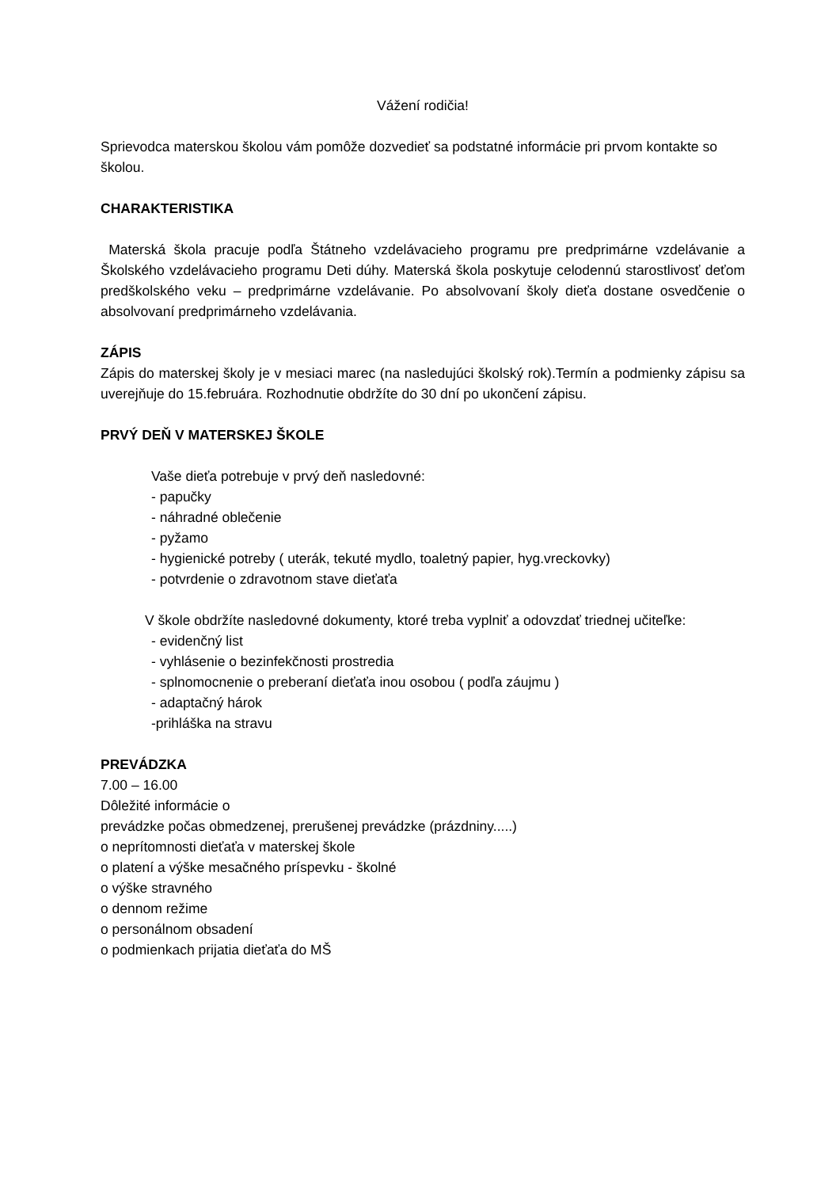Vážení rodičia!
Sprievodca materskou školou vám pomôže dozvedieť sa podstatné informácie pri prvom kontakte so školou.
CHARAKTERISTIKA
Materská škola pracuje podľa Štátneho vzdelávacieho programu pre predprimárne vzdelávanie a Školského vzdelávacieho programu Deti dúhy. Materská škola poskytuje celodennú starostlivosť deťom predškolského veku – predprimárne vzdelávanie. Po absolvovaní školy dieťa dostane osvedčenie o absolvovaní predprimárneho vzdelávania.
ZÁPIS
Zápis do materskej školy je v mesiaci marec (na nasledujúci školský rok).Termín a podmienky zápisu sa uverejňuje do 15.februára. Rozhodnutie obdržíte do 30 dní po ukončení zápisu.
PRVÝ DEŇ V MATERSKEJ ŠKOLE
Vaše dieťa potrebuje v prvý deň nasledovné:
- papučky
- náhradné oblečenie
- pyžamo
- hygienické potreby ( uterák, tekuté mydlo, toaletný papier, hyg.vreckovky)
- potvrdenie o zdravotnom stave dieťaťa
V škole obdržíte nasledovné dokumenty, ktoré treba vyplniť a odovzdať triednej učiteľke:
- evidenčný list
- vyhlásenie o bezinfekčnosti prostredia
- splnomocnenie o preberaní dieťaťa inou osobou ( podľa záujmu )
- adaptačný hárok
-prihláška na stravu
PREVÁDZKA
7.00 – 16.00
Dôležité informácie o
prevádzke počas obmedzenej, prerušenej prevádzke (prázdniny.....)
o neprítomnosti dieťaťa v materskej škole
o platení a výške mesačného príspevku - školné
o výške stravného
o dennom režime
o personálnom obsadení
o podmienkach prijatia dieťaťa do MŠ